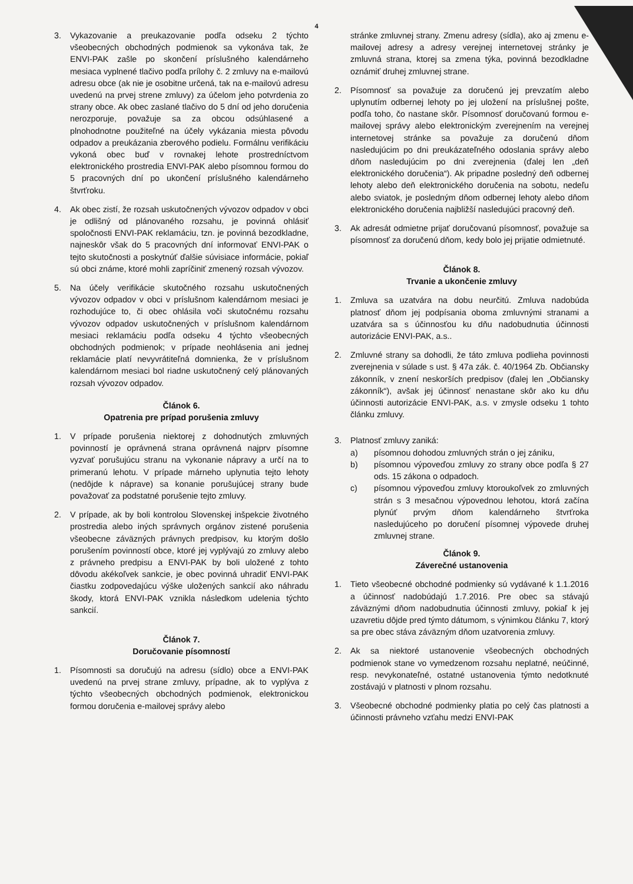4
3. Vykazovanie a preukazovanie podľa odseku 2 týchto všeobecných obchodných podmienok sa vykonáva tak, že ENVI-PAK zašle po skončení príslušného kalendárneho mesiaca vyplnené tlačivo podľa prílohy č. 2 zmluvy na e-mailovú adresu obce (ak nie je osobitne určená, tak na e-mailovú adresu uvedenú na prvej strene zmluvy) za účelom jeho potvrdenia zo strany obce. Ak obec zaslané tlačivo do 5 dní od jeho doručenia nerozporuje, považuje sa za obcou odsúhlasené a plnohodnotne použiteľné na účely vykázania miesta pôvodu odpadov a preukázania zberového podielu. Formálnu verifikáciu vykoná obec buď v rovnakej lehote prostredníctvom elektronického prostredia ENVI-PAK alebo písomnou formou do 5 pracovných dní po ukončení príslušného kalendárneho štvrťroku.
4. Ak obec zistí, že rozsah uskutočnených vývozov odpadov v obci je odlišný od plánovaného rozsahu, je povinná ohlásiť spoločnosti ENVI-PAK reklamáciu, tzn. je povinná bezodkladne, najneskôr však do 5 pracovných dní informovať ENVI-PAK o tejto skutočnosti a poskytnúť ďalšie súvisiace informácie, pokiaľ sú obci známe, ktoré mohli zapríčiniť zmenený rozsah vývozov.
5. Na účely verifikácie skutočného rozsahu uskutočnených vývozov odpadov v obci v príslušnom kalendárnom mesiaci je rozhodujúce to, či obec ohlásila voči skutočnému rozsahu vývozov odpadov uskutočnených v príslušnom kalendárnom mesiaci reklamáciu podľa odseku 4 týchto všeobecných obchodných podmienok; v prípade neohlásenia ani jednej reklamácie platí nevyvrátiteľná domnienka, že v príslušnom kalendárnom mesiaci bol riadne uskutočnený celý plánovaných rozsah vývozov odpadov.
Článok 6.
Opatrenia pre prípad porušenia zmluvy
1. V prípade porušenia niektorej z dohodnutých zmluvných povinností je oprávnená strana oprávnená najprv písomne vyzvať porušujúcu stranu na vykonanie nápravy a určí na to primeranú lehotu. V prípade márneho uplynutia tejto lehoty (nedôjde k náprave) sa konanie porušujúcej strany bude považovať za podstatné porušenie tejto zmluvy.
2. V prípade, ak by boli kontrolou Slovenskej inšpekcie životného prostredia alebo iných správnych orgánov zistené porušenia všeobecne záväzných právnych predpisov, ku ktorým došlo porušením povinností obce, ktoré jej vyplývajú zo zmluvy alebo z právneho predpisu a ENVI-PAK by boli uložené z tohto dôvodu akékoľvek sankcie, je obec povinná uhradiť ENVI-PAK čiastku zodpovedajúcu výške uložených sankcií ako náhradu škody, ktorá ENVI-PAK vznikla následkom udelenia týchto sankcií.
Článok 7.
Doručovanie písomností
1. Písomnosti sa doručujú na adresu (sídlo) obce a ENVI-PAK uvedenú na prvej strane zmluvy, prípadne, ak to vyplýva z týchto všeobecných obchodných podmienok, elektronickou formou doručenia e-mailovej správy alebo
stránke zmluvnej strany. Zmenu adresy (sídla), ako aj zmenu e-mailovej adresy a adresy verejnej internetovej stránky je zmluvná strana, ktorej sa zmena týka, povinná bezodkladne oznámiť druhej zmluvnej strane.
2. Písomnosť sa považuje za doručenú jej prevzatím alebo uplynutím odbernej lehoty po jej uložení na príslušnej pošte, podľa toho, čo nastane skôr. Písomnosť doručovanú formou e-mailovej správy alebo elektronickým zverejnením na verejnej internetovej stránke sa považuje za doručenú dňom nasledujúcim po dni preukázateľného odoslania správy alebo dňom nasledujúcim po dni zverejnenia (ďalej len „deň elektronického doručenia“). Ak pripadne posledný deň odbernej lehoty alebo deň elektronického doručenia na sobotu, nedeľu alebo sviatok, je posledným dňom odbernej lehoty alebo dňom elektronického doručenia najbližší nasledujúci pracovný deň.
3. Ak adresát odmietne prijať doručovanú písomnosť, považuje sa písomnosť za doručenú dňom, kedy bolo jej prijatie odmietnuté.
Článok 8.
Trvanie a ukončenie zmluvy
1. Zmluva sa uzatvára na dobu neurčitú. Zmluva nadobúda platnosť dňom jej podpísania oboma zmluvnými stranami a uzatvára sa s účinnosťou ku dňu nadobudnutia účinnosti autorizácie ENVI-PAK, a.s..
2. Zmluvné strany sa dohodli, že táto zmluva podlieha povinnosti zverejnenia v súlade s ust. § 47a zák. č. 40/1964 Zb. Občiansky zákonník, v znení neskorších predpisov (ďalej len „Občiansky zákonník“), avšak jej účinnosť nenastane skôr ako ku dňu účinnosti autorizácie ENVI-PAK, a.s. v zmysle odseku 1 tohto článku zmluvy.
3. Platnosť zmluvy zaniká:
a) písomnou dohodou zmluvných strán o jej zániku,
b) písomnou výpoveďou zmluvy zo strany obce podľa § 27 ods. 15 zákona o odpadoch.
c) písomnou výpoveďou zmluvy ktoroukoľvek zo zmluvných strán s 3 mesačnou výpovednou lehotou, ktorá začína plynúť prvým dňom kalendárneho štvrťroka nasledujúceho po doručení písomnej výpovede druhej zmluvnej strane.
Článok 9.
Záverečné ustanovenia
1. Tieto všeobecné obchodné podmienky sú vydávané k 1.1.2016 a účinnosť nadobúdajú 1.7.2016. Pre obec sa stávajú záväznými dňom nadobudnutia účinnosti zmluvy, pokiaľ k jej uzavretiu dôjde pred týmto dátumom, s výnimkou článku 7, ktorý sa pre obec stáva záväzným dňom uzatvorenia zmluvy.
2. Ak sa niektoré ustanovenie všeobecných obchodných podmienok stane vo vymedzenom rozsahu neplatné, neúčinné, resp. nevykonateľné, ostatné ustanovenia týmto nedotknuté zostávajú v platnosti v plnom rozsahu.
3. Všeobecné obchodné podmienky platia po celý čas platnosti a účinnosti právneho vzťahu medzi ENVI-PAK